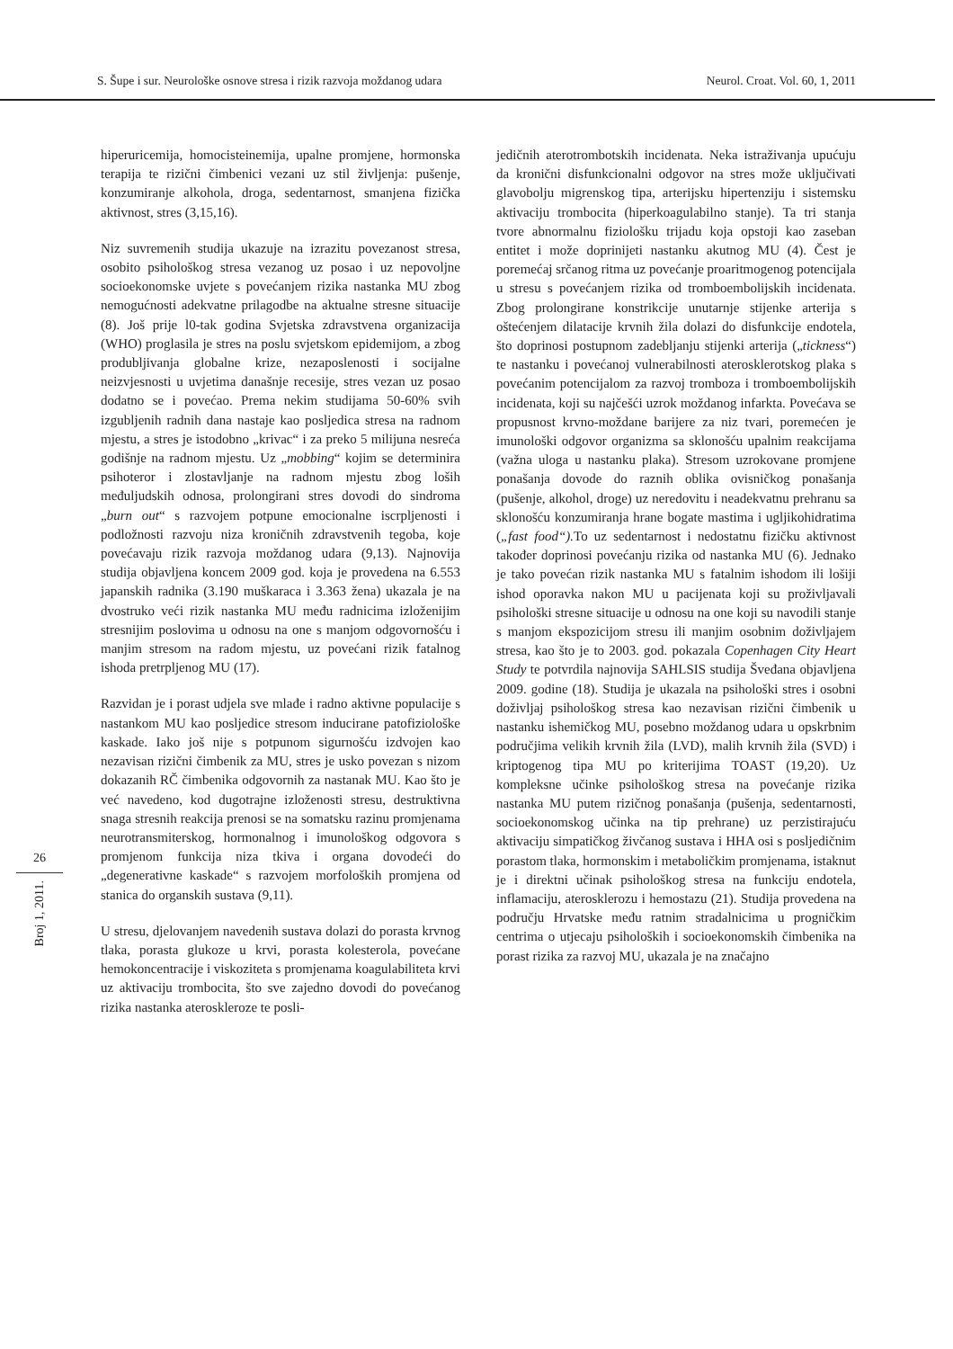S. Šupe i sur. Neurološke osnove stresa i rizik razvoja moždanog udara Neurol. Croat. Vol. 60, 1, 2011
hiperuricemija, homocisteinemija, upalne promjene, hormonska terapija te rizični čimbenici vezani uz stil življenja: pušenje, konzumiranje alkohola, droga, sedentarnost, smanjena fizička aktivnost, stres (3,15,16).
Niz suvremenih studija ukazuje na izrazitu povezanost stresa, osobito psihološkog stresa vezanog uz posao i uz nepovoljne socioekonomske uvjete s povećanjem rizika nastanka MU zbog nemogućnosti adekvatne prilagodbe na aktualne stresne situacije (8). Još prije l0-tak godina Svjetska zdravstvena organizacija (WHO) proglasila je stres na poslu svjetskom epidemijom, a zbog produbljivanja globalne krize, nezaposlenosti i socijalne neizvjesnosti u uvjetima današnje recesije, stres vezan uz posao dodatno se i povećao. Prema nekim studijama 50-60% svih izgubljenih radnih dana nastaje kao posljedica stresa na radnom mjestu, a stres je istodobno „krivac“ i za preko 5 milijuna nesreća godišnje na radnom mjestu. Uz „mobbing“ kojim se determinira psihoteror i zlostavljanje na radnom mjestu zbog loših međuljudskih odnosa, prolongirani stres dovodi do sindroma „burn out“ s razvojem potpune emocionalne iscrpljenosti i podložnosti razvoju niza kroničnih zdravstvenih tegoba, koje povećavaju rizik razvoja moždanog udara (9,13). Najnovija studija objavljena koncem 2009 god. koja je provedena na 6.553 japanskih radnika (3.190 muškaraca i 3.363 žena) ukazala je na dvostruko veći rizik nastanka MU među radnicima izloženijim stresnijim poslovima u odnosu na one s manjom odgovornošću i manjim stresom na radom mjestu, uz povećani rizik fatalnog ishoda pretrpljenog MU (17).
Razvidan je i porast udjela sve mlađe i radno aktivne populacije s nastankom MU kao posljedice stresom inducirane patofiziološke kaskade. Iako još nije s potpunom sigurnošću izdvojen kao nezavisan rizični čimbenik za MU, stres je usko povezan s nizom dokazanih RČ čimbenika odgovornih za nastanak MU. Kao što je već navedeno, kod dugotrajne izloženosti stresu, destruktivna snaga stresnih reakcija prenosi se na somatsku razinu promjenama neurotransmiterskog, hormonalnog i imunološkog odgovora s promjenom funkcija niza tkiva i organa dovodeći do „degenerativne kaskade“ s razvojem morfoloških promjena od stanica do organskih sustava (9,11).
U stresu, djelovanjem navedenih sustava dolazi do porasta krvnog tlaka, porasta glukoze u krvi, porasta kolesterola, povećane hemokoncentracije i viskoziteta s promjenama koagulabiliteta krvi uz aktivaciju trombocita, što sve zajedno dovodi do povećanog rizika nastanka ateroskleroze te posli-
jedičnih aterotrombotskih incidenata. Neka istraživanja upućuju da kronični disfunkcionalni odgovor na stres može uključivati glavobolju migrenskog tipa, arterijsku hipertenziju i sistemsku aktivaciju trombocita (hiperkoagulabilno stanje). Ta tri stanja tvore abnormalnu fiziološku trijadu koja opstoji kao zaseban entitet i može doprinijeti nastanku akutnog MU (4). Čest je poremećaj srčanog ritma uz povećanje proaritmogenog potencijala u stresu s povećanjem rizika od tromboembolijskih incidenata. Zbog prolongirane konstrikcije unutarnje stijenke arterija s oštećenjem dilatacije krvnih žila dolazi do disfunkcije endotela, što doprinosi postupnom zadebljanju stijenki arterija („tickness“) te nastanku i povećanoj vulnerabilnosti aterosklerotskog plaka s povećanim potencijalom za razvoj tromboza i tromboembolijskih incidenata, koji su najčešći uzrok moždanog infarkta. Povećava se propusnost krvno-moždane barijere za niz tvari, poremećen je imunološki odgovor organizma sa sklonošću upalnim reakcijama (važna uloga u nastanku plaka). Stresom uzrokovane promjene ponašanja dovode do raznih oblika ovisničkog ponašanja (pušenje, alkohol, droge) uz neredovitu i neadekvatnu prehranu sa sklonošću konzumiranja hrane bogate mastima i ugljikohidratima („fast food“). To uz sedentarnost i nedostatnu fizičku aktivnost također doprinosi povećanju rizika od nastanka MU (6). Jednako je tako povećan rizik nastanka MU s fatalnim ishodom ili lošiji ishod oporavka nakon MU u pacijenata koji su proživljavali psihološki stresne situacije u odnosu na one koji su navodili stanje s manjom ekspozicijom stresu ili manjim osobnim doživljajem stresa, kao što je to 2003. god. pokazala Copenhagen City Heart Study te potvrdila najnovija SAHLSIS studija Šveđana objavljena 2009. godine (18). Studija je ukazala na psihološki stres i osobni doživljaj psihološkog stresa kao nezavisan rizični čimbenik u nastanku ishemičkog MU, posebno moždanog udara u opskrbnim područjima velikih krvnih žila (LVD), malih krvnih žila (SVD) i kriptogenog tipa MU po kriterijima TOAST (19,20). Uz kompleksne učinke psihološkog stresa na povećanje rizika nastanka MU putem rizičnog ponašanja (pušenja, sedentarnosti, socioekonomskog učinka na tip prehrane) uz perzistirajuću aktivaciju simpatičkog živčanog sustava i HHA osi s posljedičnim porastom tlaka, hormonskim i metaboličkim promjenama, istaknut je i direktni učinak psihološkog stresa na funkciju endotela, inflamaciju, aterosklerozu i hemostazu (21). Studija provedena na području Hrvatske među ratnim stradalnicima u progničkim centrima o utjecaju psiholoških i socioekonomskih čimbenika na porast rizika za razvoj MU, ukazala je na značajno
26
Broj 1, 2011.